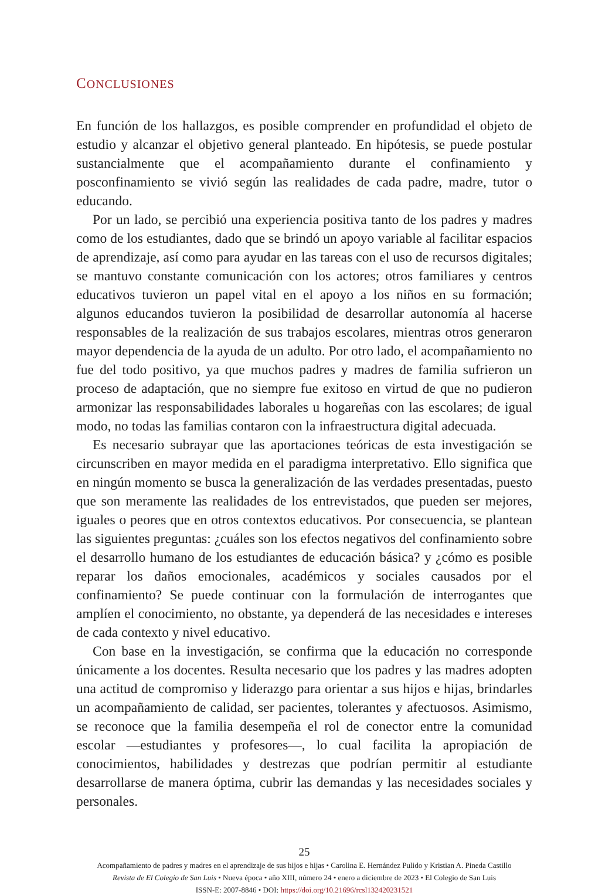CONCLUSIONES
En función de los hallazgos, es posible comprender en profundidad el objeto de estudio y alcanzar el objetivo general planteado. En hipótesis, se puede postular sustancialmente que el acompañamiento durante el confinamiento y posconfinamiento se vivió según las realidades de cada padre, madre, tutor o educando.
Por un lado, se percibió una experiencia positiva tanto de los padres y madres como de los estudiantes, dado que se brindó un apoyo variable al facilitar espacios de aprendizaje, así como para ayudar en las tareas con el uso de recursos digitales; se mantuvo constante comunicación con los actores; otros familiares y centros educativos tuvieron un papel vital en el apoyo a los niños en su formación; algunos educandos tuvieron la posibilidad de desarrollar autonomía al hacerse responsables de la realización de sus trabajos escolares, mientras otros generaron mayor dependencia de la ayuda de un adulto. Por otro lado, el acompañamiento no fue del todo positivo, ya que muchos padres y madres de familia sufrieron un proceso de adaptación, que no siempre fue exitoso en virtud de que no pudieron armonizar las responsabilidades laborales u hogareñas con las escolares; de igual modo, no todas las familias contaron con la infraestructura digital adecuada.
Es necesario subrayar que las aportaciones teóricas de esta investigación se circunscriben en mayor medida en el paradigma interpretativo. Ello significa que en ningún momento se busca la generalización de las verdades presentadas, puesto que son meramente las realidades de los entrevistados, que pueden ser mejores, iguales o peores que en otros contextos educativos. Por consecuencia, se plantean las siguientes preguntas: ¿cuáles son los efectos negativos del confinamiento sobre el desarrollo humano de los estudiantes de educación básica? y ¿cómo es posible reparar los daños emocionales, académicos y sociales causados por el confinamiento? Se puede continuar con la formulación de interrogantes que amplíen el conocimiento, no obstante, ya dependerá de las necesidades e intereses de cada contexto y nivel educativo.
Con base en la investigación, se confirma que la educación no corresponde únicamente a los docentes. Resulta necesario que los padres y las madres adopten una actitud de compromiso y liderazgo para orientar a sus hijos e hijas, brindarles un acompañamiento de calidad, ser pacientes, tolerantes y afectuosos. Asimismo, se reconoce que la familia desempeña el rol de conector entre la comunidad escolar —estudiantes y profesores—, lo cual facilita la apropiación de conocimientos, habilidades y destrezas que podrían permitir al estudiante desarrollarse de manera óptima, cubrir las demandas y las necesidades sociales y personales.
25
Acompañamiento de padres y madres en el aprendizaje de sus hijos e hijas • Carolina E. Hernández Pulido y Kristian A. Pineda Castillo
Revista de El Colegio de San Luis • Nueva época • año XIII, número 24 • enero a diciembre de 2023 • El Colegio de San Luis
ISSN-E: 2007-8846 • DOI: https://doi.org/10.21696/rcsl132420231521